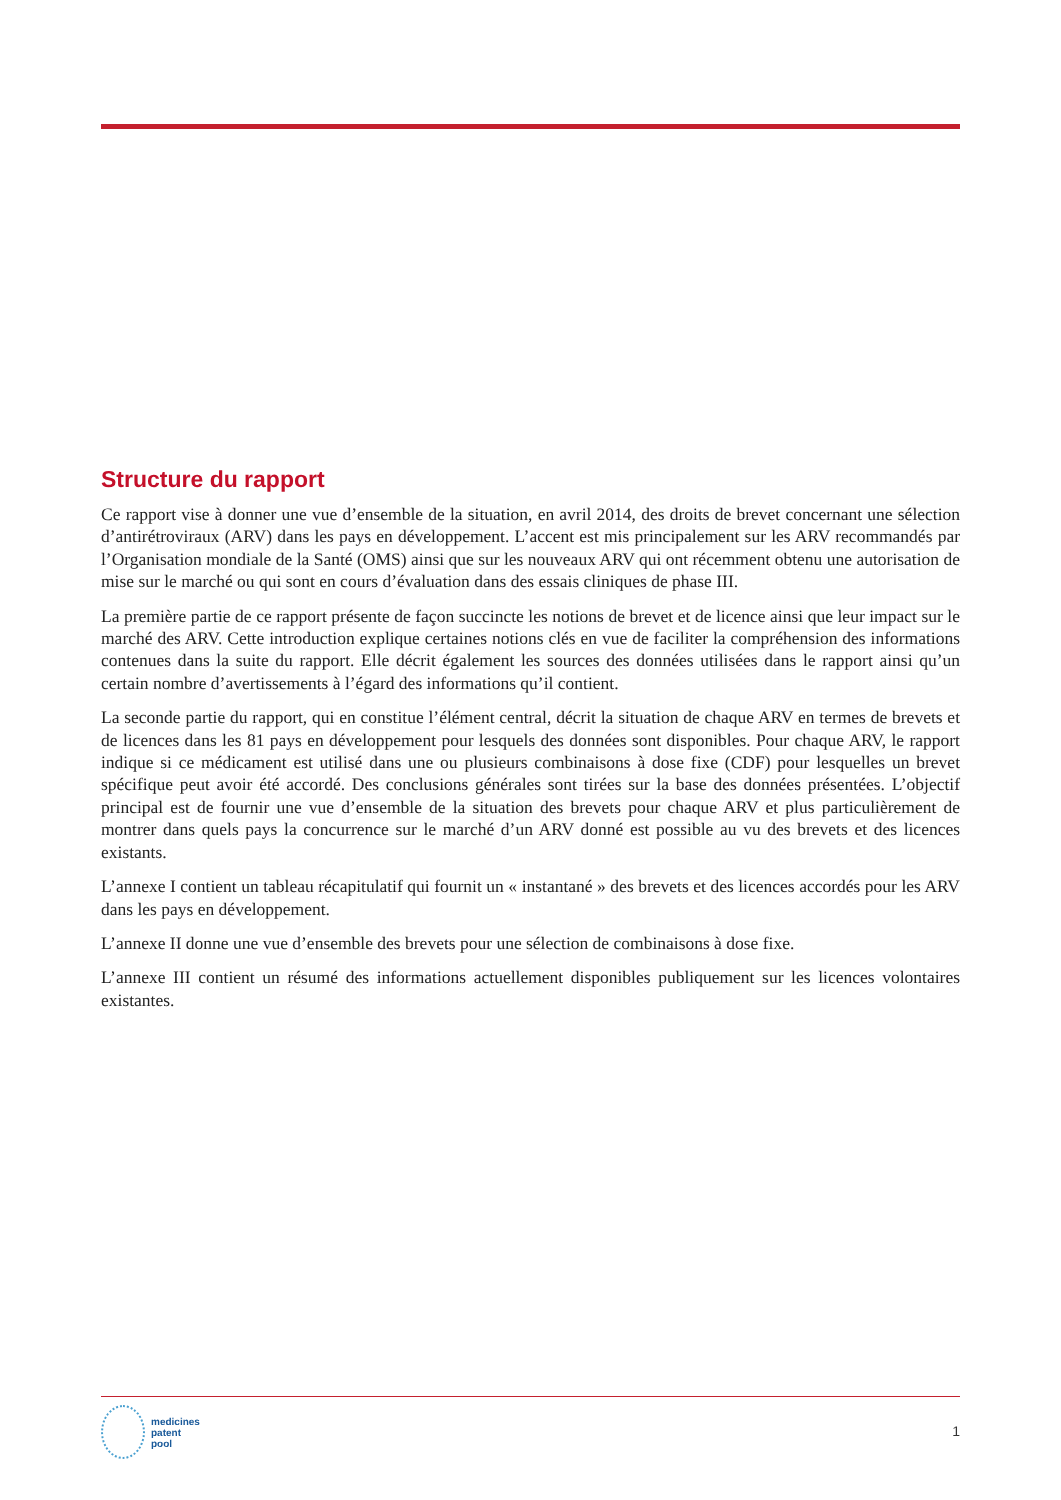Structure du rapport
Ce rapport vise à donner une vue d’ensemble de la situation, en avril 2014, des droits de brevet concernant une sélection d’antirétroviraux (ARV) dans les pays en développement. L’accent est mis principalement sur les ARV recommandés par l’Organisation mondiale de la Santé (OMS) ainsi que sur les nouveaux ARV qui ont récemment obtenu une autorisation de mise sur le marché ou qui sont en cours d’évaluation dans des essais cliniques de phase III.
La première partie de ce rapport présente de façon succincte les notions de brevet et de licence ainsi que leur impact sur le marché des ARV. Cette introduction explique certaines notions clés en vue de faciliter la compréhension des informations contenues dans la suite du rapport. Elle décrit également les sources des données utilisées dans le rapport ainsi qu’un certain nombre d’avertissements à l’égard des informations qu’il contient.
La seconde partie du rapport, qui en constitue l’élément central, décrit la situation de chaque ARV en termes de brevets et de licences dans les 81 pays en développement pour lesquels des données sont disponibles. Pour chaque ARV, le rapport indique si ce médicament est utilisé dans une ou plusieurs combinaisons à dose fixe (CDF) pour lesquelles un brevet spécifique peut avoir été accordé. Des conclusions générales sont tirées sur la base des données présentées. L’objectif principal est de fournir une vue d’ensemble de la situation des brevets pour chaque ARV et plus particulièrement de montrer dans quels pays la concurrence sur le marché d’un ARV donné est possible au vu des brevets et des licences existants.
L’annexe I contient un tableau récapitulatif qui fournit un « instantané » des brevets et des licences accordés pour les ARV dans les pays en développement.
L’annexe II donne une vue d’ensemble des brevets pour une sélection de combinaisons à dose fixe.
L’annexe III contient un résumé des informations actuellement disponibles publiquement sur les licences volontaires existantes.
medicines
patent
pool
1